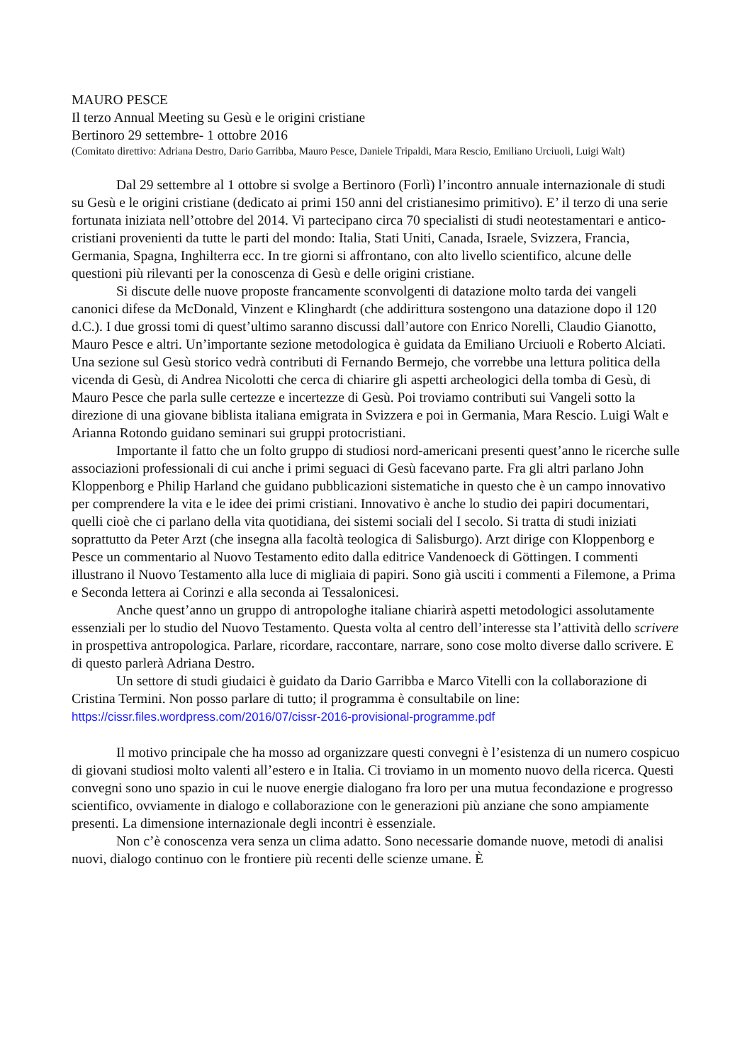MAURO PESCE
Il terzo Annual Meeting su Gesù e le origini cristiane
Bertinoro 29 settembre- 1 ottobre 2016
(Comitato direttivo: Adriana Destro, Dario Garribba, Mauro Pesce, Daniele Tripaldi, Mara Rescio, Emiliano Urciuoli, Luigi Walt)
Dal 29 settembre al 1 ottobre si svolge a Bertinoro (Forlì) l’incontro annuale internazionale di studi su Gesù e le origini cristiane (dedicato ai primi 150 anni del cristianesimo primitivo). E’ il terzo di una serie fortunata iniziata nell’ottobre del 2014. Vi partecipano circa 70 specialisti di studi neotestamentari e antico-cristiani provenienti da tutte le parti del mondo: Italia, Stati Uniti, Canada, Israele, Svizzera, Francia, Germania, Spagna, Inghilterra ecc. In tre giorni si affrontano, con alto livello scientifico, alcune delle questioni più rilevanti per la conoscenza di Gesù e delle origini cristiane.
Si discute delle nuove proposte francamente sconvolgenti di datazione molto tarda dei vangeli canonici difese da McDonald, Vinzent e Klinghardt (che addirittura sostengono una datazione dopo il 120 d.C.). I due grossi tomi di quest’ultimo saranno discussi dall’autore con Enrico Norelli, Claudio Gianotto, Mauro Pesce e altri. Un’importante sezione metodologica è guidata da Emiliano Urciuoli e Roberto Alciati. Una sezione sul Gesù storico vedrà contributi di Fernando Bermejo, che vorrebbe una lettura politica della vicenda di Gesù, di Andrea Nicolotti che cerca di chiarire gli aspetti archeologici della tomba di Gesù, di Mauro Pesce che parla sulle certezze e incertezze di Gesù. Poi troviamo contributi sui Vangeli sotto la direzione di una giovane biblista italiana emigrata in Svizzera e poi in Germania, Mara Rescio. Luigi Walt e Arianna Rotondo guidano seminari sui gruppi protocristiani.
Importante il fatto che un folto gruppo di studiosi nord-americani presenti quest’anno le ricerche sulle associazioni professionali di cui anche i primi seguaci di Gesù facevano parte. Fra gli altri parlano John Kloppenborg e Philip Harland che guidano pubblicazioni sistematiche in questo che è un campo innovativo per comprendere la vita e le idee dei primi cristiani. Innovativo è anche lo studio dei papiri documentari, quelli cioè che ci parlano della vita quotidiana, dei sistemi sociali del I secolo. Si tratta di studi iniziati soprattutto da Peter Arzt (che insegna alla facoltà teologica di Salisburgo). Arzt dirige con Kloppenborg e Pesce un commentario al Nuovo Testamento edito dalla editrice Vandenoeck di Göttingen. I commenti illustrano il Nuovo Testamento alla luce di migliaia di papiri. Sono già usciti i commenti a Filemone, a Prima e Seconda lettera ai Corinzi e alla seconda ai Tessalonicesi.
Anche quest’anno un gruppo di antropologhe italiane chiarirà aspetti metodologici assolutamente essenziali per lo studio del Nuovo Testamento. Questa volta al centro dell’interesse sta l’attività dello scrivere in prospettiva antropologica. Parlare, ricordare, raccontare, narrare, sono cose molto diverse dallo scrivere. E di questo parlerà Adriana Destro.
Un settore di studi giudaici è guidato da Dario Garribba e Marco Vitelli con la collaborazione di Cristina Termini. Non posso parlare di tutto; il programma è consultabile on line: https://cissr.files.wordpress.com/2016/07/cissr-2016-provisional-programme.pdf
Il motivo principale che ha mosso ad organizzare questi convegni è l’esistenza di un numero cospicuo di giovani studiosi molto valenti all’estero e in Italia. Ci troviamo in un momento nuovo della ricerca. Questi convegni sono uno spazio in cui le nuove energie dialogano fra loro per una mutua fecondazione e progresso scientifico, ovviamente in dialogo e collaborazione con le generazioni più anziane che sono ampiamente presenti. La dimensione internazionale degli incontri è essenziale.
Non c’è conoscenza vera senza un clima adatto. Sono necessarie domande nuove, metodi di analisi nuovi, dialogo continuo con le frontiere più recenti delle scienze umane. È